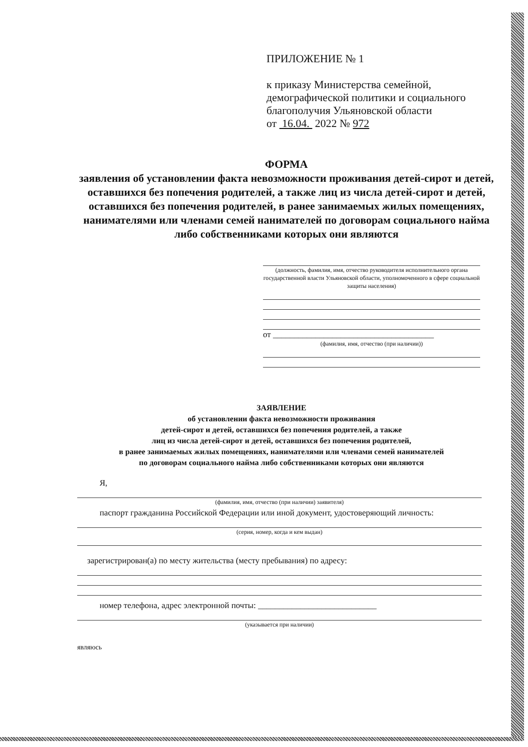ПРИЛОЖЕНИЕ № 1
к приказу Министерства семейной,
демографической политики и социального
благополучия Ульяновской области
от 16.04. 2022 № 972
ФОРМА
заявления об установлении факта невозможности проживания детей-сирот и детей, оставшихся без попечения родителей, а также лиц из числа детей-сирот и детей, оставшихся без попечения родителей, в ранее занимаемых жилых помещениях, нанимателями или членами семей нанимателей по договорам социального найма либо собственниками которых они являются
(должность, фамилия, имя, отчество руководителя исполнительного органа государственной власти Ульяновской области, уполномоченного в сфере социальной защиты населения)
от ______________________________________
(фамилия, имя, отчество (при наличии))
ЗАЯВЛЕНИЕ
об установлении факта невозможности проживания
детей-сирот и детей, оставшихся без попечения родителей, а также
лиц из числа детей-сирот и детей, оставшихся без попечения родителей,
в ранее занимаемых жилых помещениях, нанимателями или членами семей нанимателей
по договорам социального найма либо собственниками которых они являются
Я,
(фамилия, имя, отчество (при наличии) заявителя)
паспорт гражданина Российской Федерации или иной документ, удостоверяющий личность:
(серия, номер, когда и кем выдан)
зарегистрирован(а) по месту жительства (месту пребывания) по адресу:
номер телефона, адрес электронной почты: ____________________________
(указывается при наличии)
являюсь